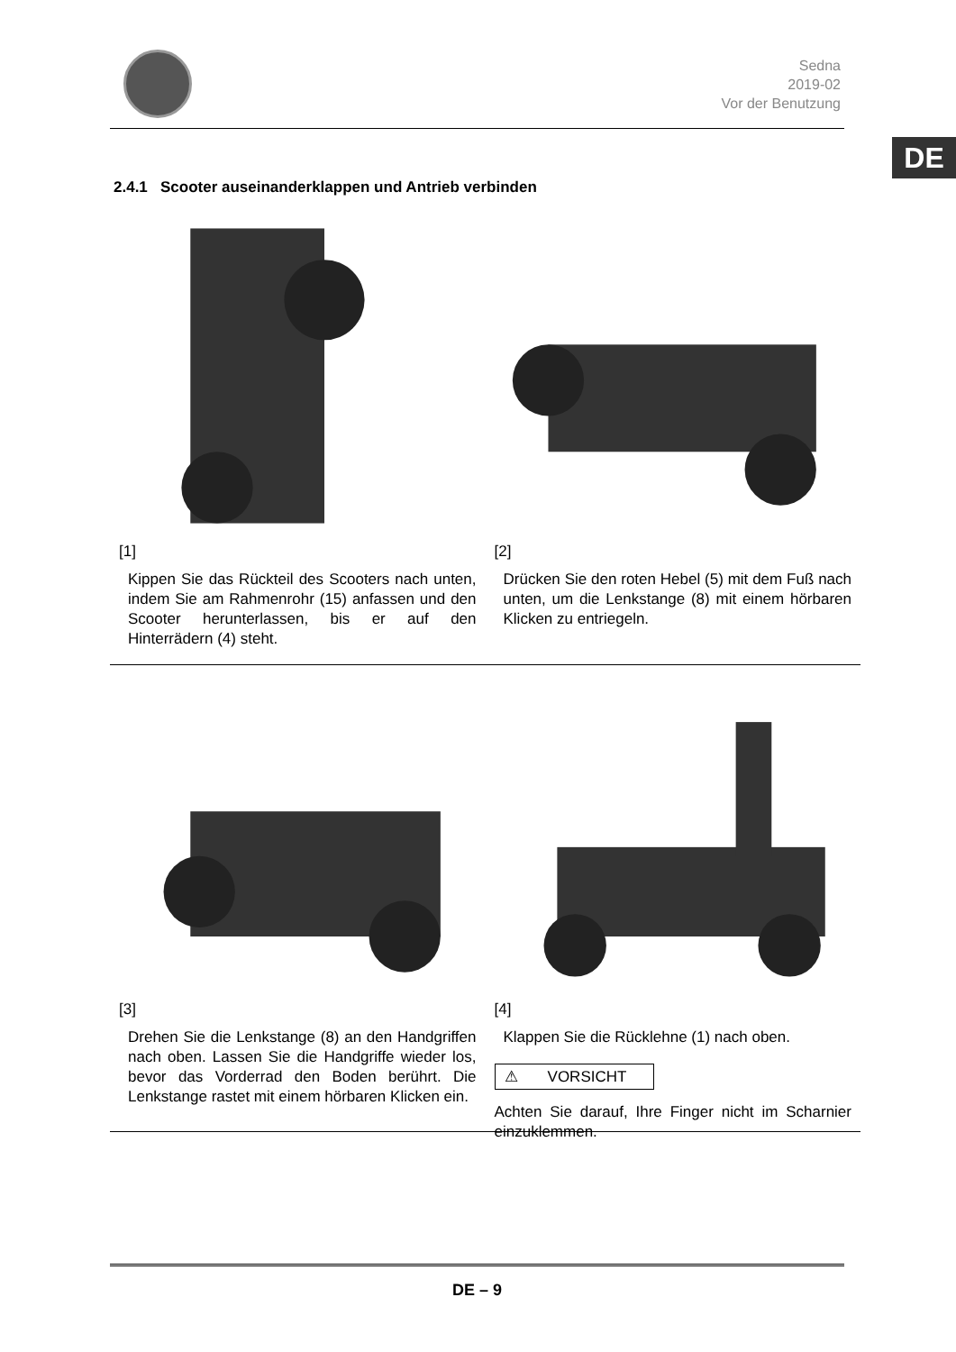Sedna
2019-02
Vor der Benutzung
DE
2.4.1 Scooter auseinanderklappen und Antrieb verbinden
[1]
Kippen Sie das Rückteil des Scooters nach unten, indem Sie am Rahmenrohr (15) anfassen und den Scooter herunterlassen, bis er auf den Hinterrädern (4) steht.
[2]
Drücken Sie den roten Hebel (5) mit dem Fuß nach unten, um die Lenkstange (8) mit einem hörbaren Klicken zu entriegeln.
[3]
Drehen Sie die Lenkstange (8) an den Handgriffen nach oben. Lassen Sie die Handgriffe wieder los, bevor das Vorderrad den Boden berührt. Die Lenkstange rastet mit einem hörbaren Klicken ein.
[4]
Klappen Sie die Rücklehne (1) nach oben.
⚠ VORSICHT
Achten Sie darauf, Ihre Finger nicht im Scharnier einzuklemmen.
DE – 9